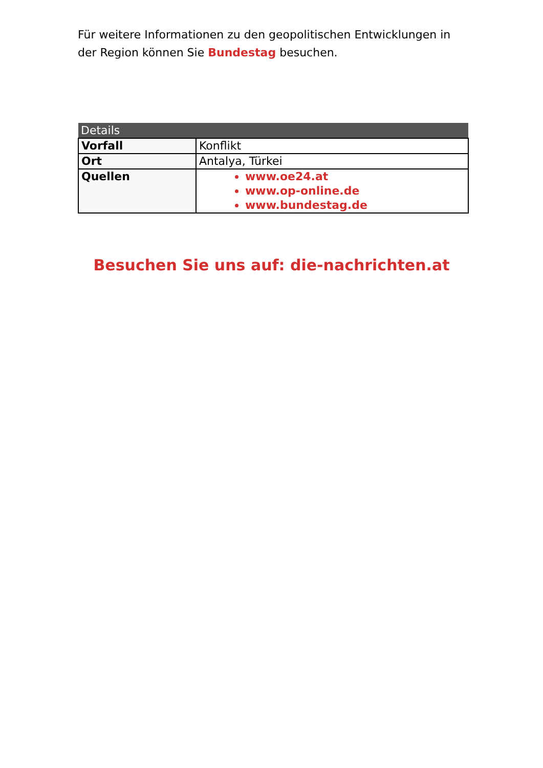Für weitere Informationen zu den geopolitischen Entwicklungen in der Region können Sie Bundestag besuchen.
| Details | |
| --- | --- |
| Vorfall | Konflikt |
| Ort | Antalya, Türkei |
| Quellen | www.oe24.at www.op-online.de www.bundestag.de |
Besuchen Sie uns auf: die-nachrichten.at